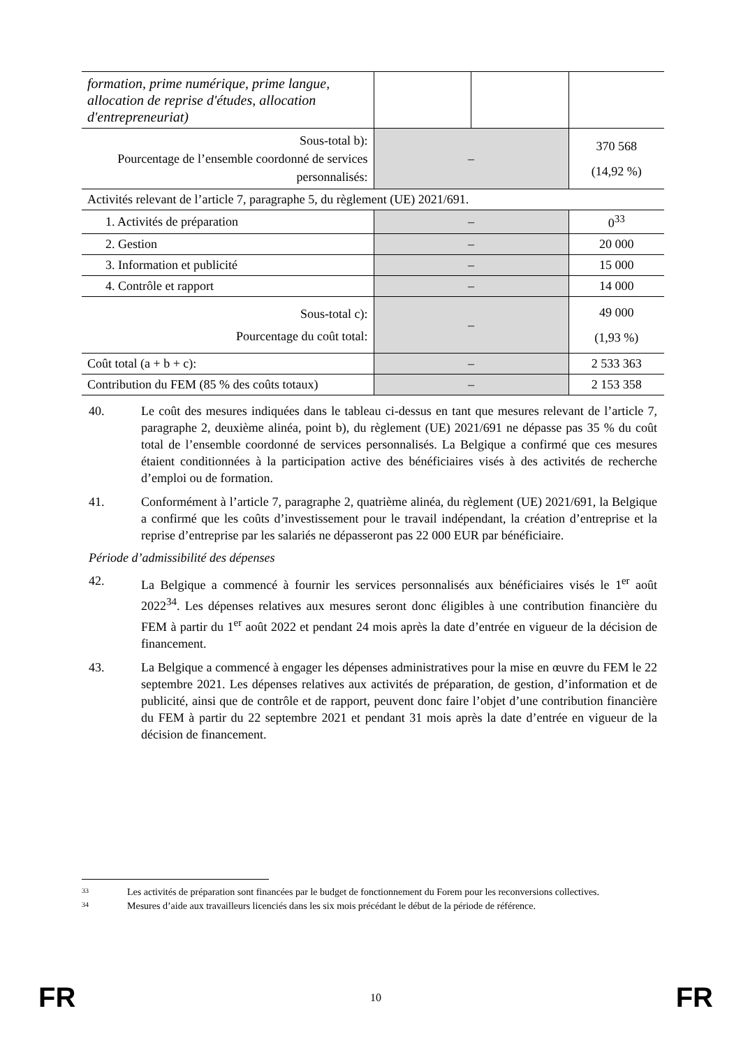| formation, prime numérique, prime langue, allocation de reprise d'études, allocation d'entrepreneuriat) | | | |
| Sous-total b): Pourcentage de l’ensemble coordonné de services personnalisés: | – | | 370 568 (14,92 %) |
| Activités relevant de l’article 7, paragraphe 5, du règlement (UE) 2021/691. | | | |
| 1. Activités de préparation | – | | 0<sup>33</sup> |
| 2. Gestion | – | | 20 000 |
| 3. Information et publicité | – | | 15 000 |
| 4. Contrôle et rapport | – | | 14 000 |
| Sous-total c): Pourcentage du coût total: | – | | 49 000 (1,93 %) |
| Coût total (a + b + c): | – | | 2 533 363 |
| Contribution du FEM (85 % des coûts totaux) | – | | 2 153 358 |
40. Le coût des mesures indiquées dans le tableau ci-dessus en tant que mesures relevant de l’article 7, paragraphe 2, deuxième alinéa, point b), du règlement (UE) 2021/691 ne dépasse pas 35 % du coût total de l’ensemble coordonné de services personnalisés. La Belgique a confirmé que ces mesures étaient conditionnées à la participation active des bénéficiaires visés à des activités de recherche d’emploi ou de formation.
41. Conformément à l’article 7, paragraphe 2, quatrième alinéa, du règlement (UE) 2021/691, la Belgique a confirmé que les coûts d’investissement pour le travail indépendant, la création d’entreprise et la reprise d’entreprise par les salariés ne dépasseront pas 22 000 EUR par bénéficiaire.
Période d’admissibilité des dépenses
42. La Belgique a commencé à fournir les services personnalisés aux bénéficiaires visés le 1<sup>er</sup> août 2022<sup>34</sup>. Les dépenses relatives aux mesures seront donc éligibles à une contribution financière du FEM à partir du 1<sup>er</sup> août 2022 et pendant 24 mois après la date d’entrée en vigueur de la décision de financement.
43. La Belgique a commencé à engager les dépenses administratives pour la mise en œuvre du FEM le 22 septembre 2021. Les dépenses relatives aux activités de préparation, de gestion, d’information et de publicité, ainsi que de contrôle et de rapport, peuvent donc faire l’objet d’une contribution financière du FEM à partir du 22 septembre 2021 et pendant 31 mois après la date d’entrée en vigueur de la décision de financement.
33 Les activités de préparation sont financées par le budget de fonctionnement du Forem pour les reconversions collectives.
34 Mesures d’aide aux travailleurs licenciés dans les six mois précédant le début de la période de référence.
FR 10 FR